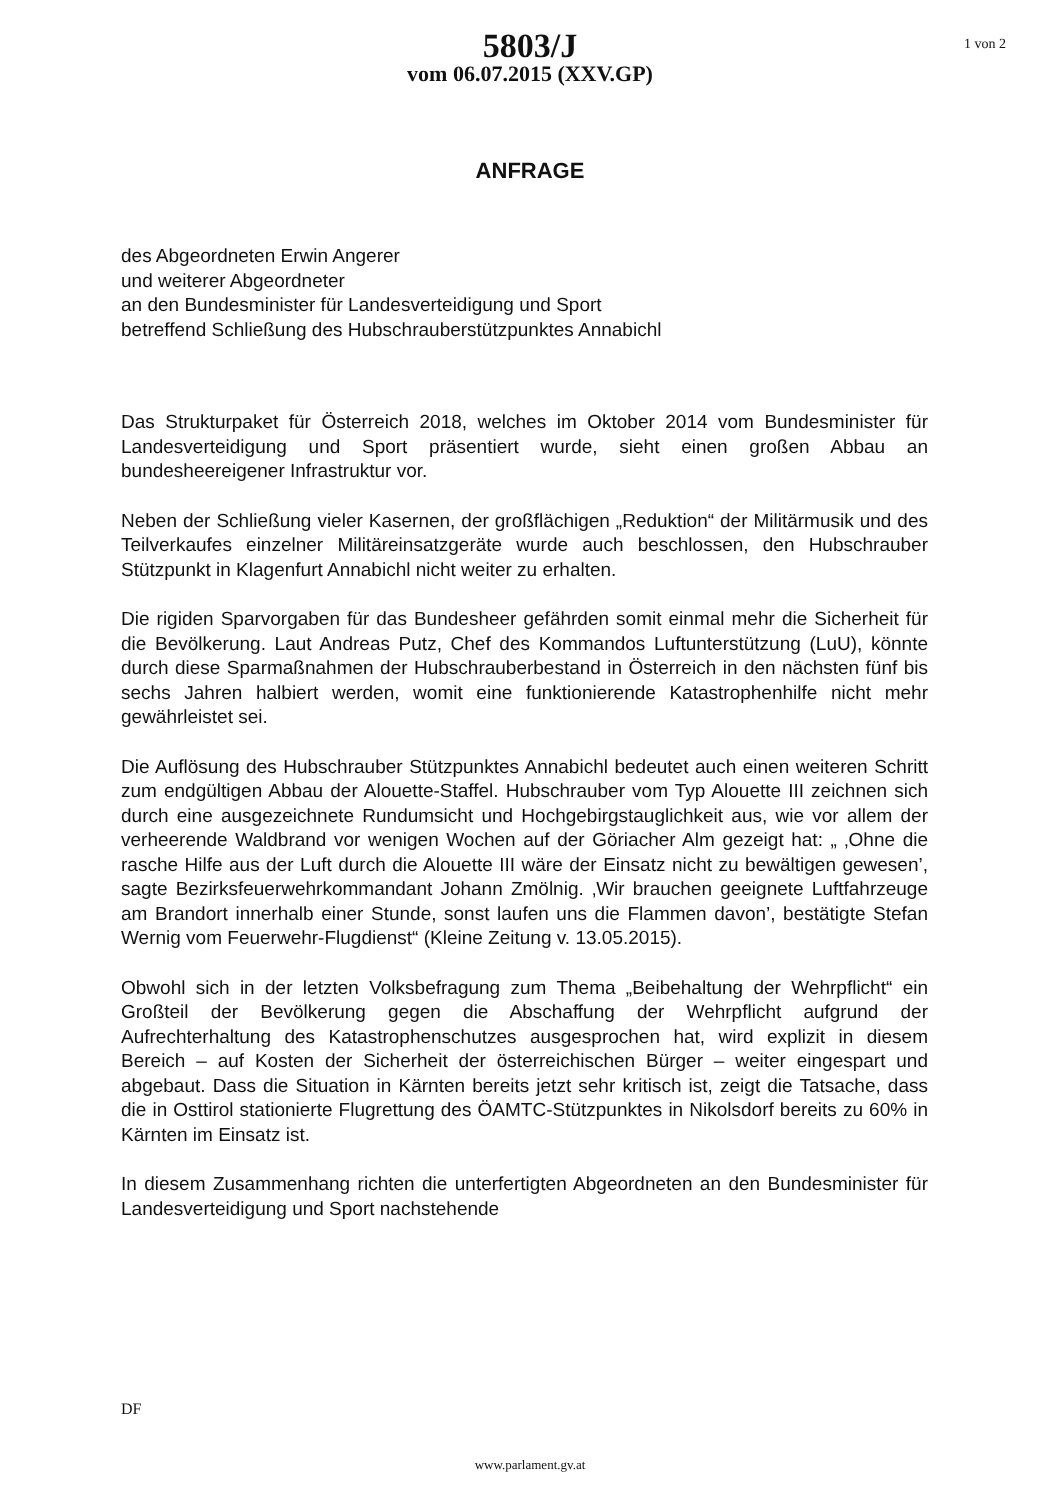5803/J
vom 06.07.2015 (XXV.GP)
1 von 2
ANFRAGE
des Abgeordneten Erwin Angerer
und weiterer Abgeordneter
an den Bundesminister für Landesverteidigung und Sport
betreffend Schließung des Hubschrauberstützpunktes Annabichl
Das Strukturpaket für Österreich 2018, welches im Oktober 2014 vom Bundesminister für Landesverteidigung und Sport präsentiert wurde, sieht einen großen Abbau an bundesheereigener Infrastruktur vor.
Neben der Schließung vieler Kasernen, der großflächigen „Reduktion“ der Militärmusik und des Teilverkaufes einzelner Militäreinsatzgeräte wurde auch beschlossen, den Hubschrauber Stützpunkt in Klagenfurt Annabichl nicht weiter zu erhalten.
Die rigiden Sparvorgaben für das Bundesheer gefährden somit einmal mehr die Sicherheit für die Bevölkerung. Laut Andreas Putz, Chef des Kommandos Luftunterstützung (LuU), könnte durch diese Sparmaßnahmen der Hubschrauberbestand in Österreich in den nächsten fünf bis sechs Jahren halbiert werden, womit eine funktionierende Katastrophenhilfe nicht mehr gewährleistet sei.
Die Auflösung des Hubschrauber Stützpunktes Annabichl bedeutet auch einen weiteren Schritt zum endgültigen Abbau der Alouette-Staffel. Hubschrauber vom Typ Alouette III zeichnen sich durch eine ausgezeichnete Rundumsicht und Hochgebirgstauglichkeit aus, wie vor allem der verheerende Waldbrand vor wenigen Wochen auf der Göriacher Alm gezeigt hat: „ ‚Ohne die rasche Hilfe aus der Luft durch die Alouette III wäre der Einsatz nicht zu bewältigen gewesen’, sagte Bezirksfeuerwehrkommandant Johann Zmölnig. ‚Wir brauchen geeignete Luftfahrzeuge am Brandort innerhalb einer Stunde, sonst laufen uns die Flammen davon’, bestätigte Stefan Wernig vom Feuerwehr-Flugdienst“ (Kleine Zeitung v. 13.05.2015).
Obwohl sich in der letzten Volksbefragung zum Thema „Beibehaltung der Wehrpflicht“ ein Großteil der Bevölkerung gegen die Abschaffung der Wehrpflicht aufgrund der Aufrechterhaltung des Katastrophenschutzes ausgesprochen hat, wird explizit in diesem Bereich – auf Kosten der Sicherheit der österreichischen Bürger – weiter eingespart und abgebaut. Dass die Situation in Kärnten bereits jetzt sehr kritisch ist, zeigt die Tatsache, dass die in Osttirol stationierte Flugrettung des ÖAMTC-Stützpunktes in Nikolsdorf bereits zu 60% in Kärnten im Einsatz ist.
In diesem Zusammenhang richten die unterfertigten Abgeordneten an den Bundesminister für Landesverteidigung und Sport nachstehende
DF
www.parlament.gv.at